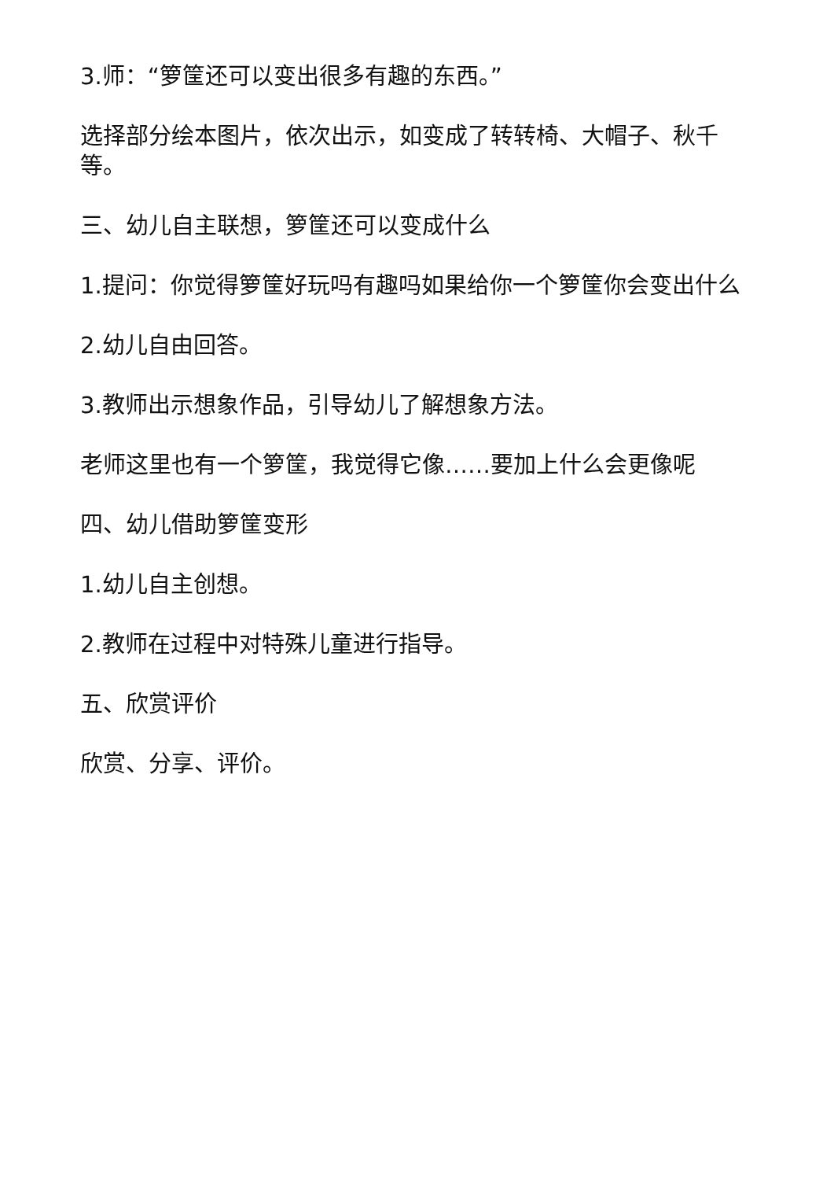3.师：“箩筐还可以变出很多有趣的东西。”
选择部分绘本图片，依次出示，如变成了转转椅、大帽子、秋千等。
三、幼儿自主联想，箩筐还可以变成什么
1.提问：你觉得箩筐好玩吗有趣吗如果给你一个箩筐你会变出什么
2.幼儿自由回答。
3.教师出示想象作品，引导幼儿了解想象方法。
老师这里也有一个箩筐，我觉得它像……要加上什么会更像呢
四、幼儿借助箩筐变形
1.幼儿自主创想。
2.教师在过程中对特殊儿童进行指导。
五、欣赏评价
欣赏、分享、评价。